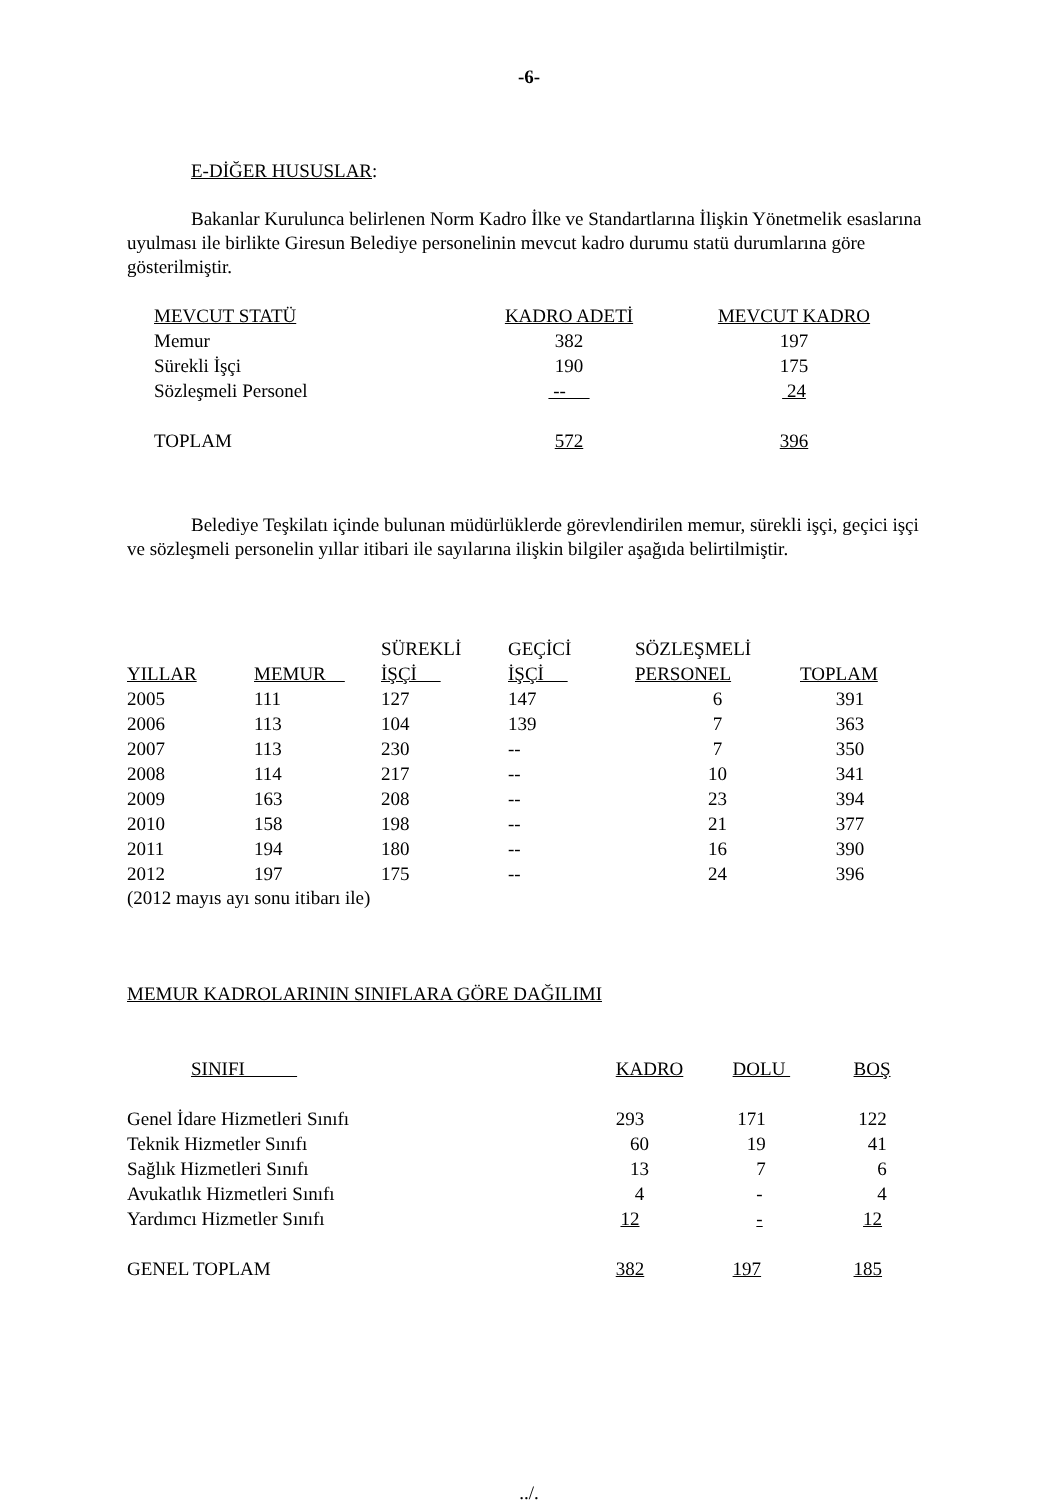-6-
E-DİĞER HUSUSLAR:
Bakanlar Kurulunca belirlenen Norm Kadro İlke ve Standartlarına İlişkin Yönetmelik esaslarına uyulması ile birlikte Giresun Belediye personelinin mevcut kadro durumu statü durumlarına göre gösterilmiştir.
| MEVCUT STATÜ | KADRO ADETİ | MEVCUT KADRO |
| --- | --- | --- |
| Memur | 382 | 197 |
| Sürekli İşçi | 190 | 175 |
| Sözleşmeli Personel | -- | 24 |
| TOPLAM | 572 | 396 |
Belediye Teşkilatı içinde bulunan müdürlüklerde görevlendirilen memur, sürekli işçi, geçici işçi ve sözleşmeli personelin yıllar itibari ile sayılarına ilişkin bilgiler aşağıda belirtilmiştir.
| YILLAR | MEMUR | SÜREKLİ İŞÇİ | GEÇİCİ İŞÇİ | SÖZLEŞMELİ PERSONEL | TOPLAM |
| --- | --- | --- | --- | --- | --- |
| 2005 | 111 | 127 | 147 | 6 | 391 |
| 2006 | 113 | 104 | 139 | 7 | 363 |
| 2007 | 113 | 230 | -- | 7 | 350 |
| 2008 | 114 | 217 | -- | 10 | 341 |
| 2009 | 163 | 208 | -- | 23 | 394 |
| 2010 | 158 | 198 | -- | 21 | 377 |
| 2011 | 194 | 180 | -- | 16 | 390 |
| 2012 | 197 | 175 | -- | 24 | 396 |
(2012 mayıs ayı sonu itibarı ile)
MEMUR KADROLARININ SINIFLARA GÖRE DAĞILIMI
| SINIFI | KADRO | DOLU | BOŞ |
| --- | --- | --- | --- |
| Genel İdare Hizmetleri Sınıfı | 293 | 171 | 122 |
| Teknik Hizmetler Sınıfı | 60 | 19 | 41 |
| Sağlık Hizmetleri Sınıfı | 13 | 7 | 6 |
| Avukatlık Hizmetleri Sınıfı | 4 | - | 4 |
| Yardımcı Hizmetler Sınıfı | 12 | - | 12 |
| GENEL TOPLAM | 382 | 197 | 185 |
../.